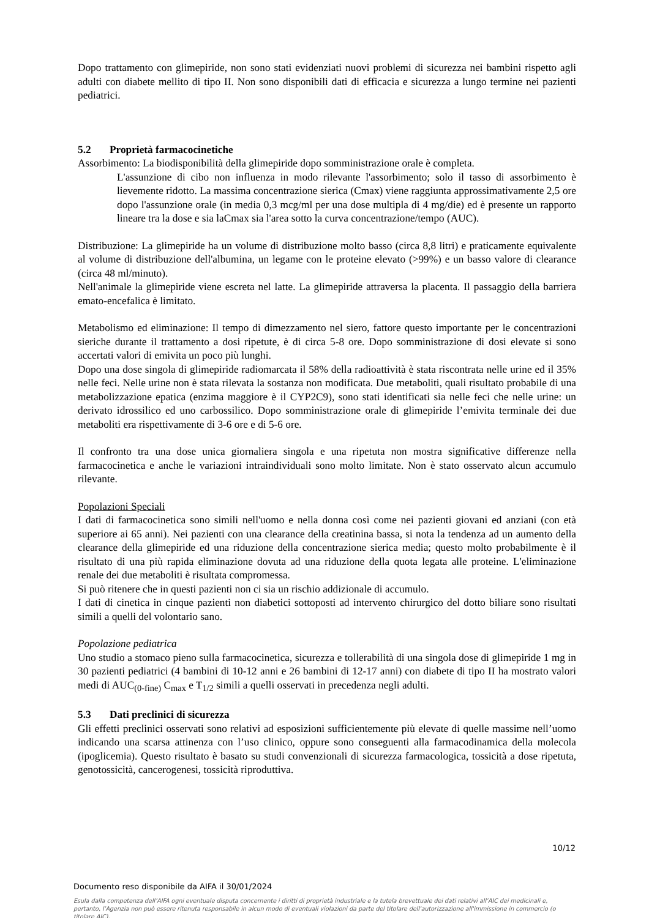Dopo trattamento con glimepiride, non sono stati evidenziati nuovi problemi di sicurezza nei bambini rispetto agli adulti con diabete mellito di tipo II. Non sono disponibili dati di efficacia e sicurezza a lungo termine nei pazienti pediatrici.
5.2 Proprietà farmacocinetiche
Assorbimento: La biodisponibilità della glimepiride dopo somministrazione orale è completa.
L'assunzione di cibo non influenza in modo rilevante l'assorbimento; solo il tasso di assorbimento è lievemente ridotto. La massima concentrazione sierica (Cmax) viene raggiunta approssimativamente 2,5 ore dopo l'assunzione orale (in media 0,3 mcg/ml per una dose multipla di 4 mg/die) ed è presente un rapporto lineare tra la dose e sia laCmax sia l'area sotto la curva concentrazione/tempo (AUC).
Distribuzione: La glimepiride ha un volume di distribuzione molto basso (circa 8,8 litri) e praticamente equivalente al volume di distribuzione dell'albumina, un legame con le proteine elevato (>99%) e un basso valore di clearance (circa 48 ml/minuto).
Nell'animale la glimepiride viene escreta nel latte. La glimepiride attraversa la placenta. Il passaggio della barriera emato-encefalica è limitato.
Metabolismo ed eliminazione: Il tempo di dimezzamento nel siero, fattore questo importante per le concentrazioni sieriche durante il trattamento a dosi ripetute, è di circa 5-8 ore. Dopo somministrazione di dosi elevate si sono accertati valori di emivita un poco più lunghi.
Dopo una dose singola di glimepiride radiomarcata il 58% della radioattività è stata riscontrata nelle urine ed il 35% nelle feci. Nelle urine non è stata rilevata la sostanza non modificata. Due metaboliti, quali risultato probabile di una metabolizzazione epatica (enzima maggiore è il CYP2C9), sono stati identificati sia nelle feci che nelle urine: un derivato idrossilico ed uno carbossilico. Dopo somministrazione orale di glimepiride l’emivita terminale dei due metaboliti era rispettivamente di 3-6 ore e di 5-6 ore.
Il confronto tra una dose unica giornaliera singola e una ripetuta non mostra significative differenze nella farmacocinetica e anche le variazioni intraindividuali sono molto limitate. Non è stato osservato alcun accumulo rilevante.
Popolazioni Speciali
I dati di farmacocinetica sono simili nell'uomo e nella donna così come nei pazienti giovani ed anziani (con età superiore ai 65 anni). Nei pazienti con una clearance della creatinina bassa, si nota la tendenza ad un aumento della clearance della glimepiride ed una riduzione della concentrazione sierica media; questo molto probabilmente è il risultato di una più rapida eliminazione dovuta ad una riduzione della quota legata alle proteine. L'eliminazione renale dei due metaboliti è risultata compromessa.
Si può ritenere che in questi pazienti non ci sia un rischio addizionale di accumulo.
I dati di cinetica in cinque pazienti non diabetici sottoposti ad intervento chirurgico del dotto biliare sono risultati simili a quelli del volontario sano.
Popolazione pediatrica
Uno studio a stomaco pieno sulla farmacocinetica, sicurezza e tollerabilità di una singola dose di glimepiride 1 mg in 30 pazienti pediatrici (4 bambini di 10-12 anni e 26 bambini di 12-17 anni) con diabete di tipo II ha mostrato valori medi di AUC<sub>(0-fine)</sub> C<sub>max</sub> e T<sub>1/2</sub> simili a quelli osservati in precedenza negli adulti.
5.3 Dati preclinici di sicurezza
Gli effetti preclinici osservati sono relativi ad esposizioni sufficientemente più elevate di quelle massime nell’uomo indicando una scarsa attinenza con l’uso clinico, oppure sono conseguenti alla farmacodinamica della molecola (ipoglicemia). Questo risultato è basato su studi convenzionali di sicurezza farmacologica, tossicità a dose ripetuta, genotossicità, cancerogenesi, tossicità riproduttiva.
10/12
Documento reso disponibile da AIFA il 30/01/2024
Esula dalla competenza dell’AIFA ogni eventuale disputa concernente i diritti di proprietà industriale e la tutela brevettuale dei dati relativi all’AIC dei medicinali e, pertanto, l’Agenzia non può essere ritenuta responsabile in alcun modo di eventuali violazioni da parte del titolare dell'autorizzazione all'immissione in commercio (o titolare AIC).